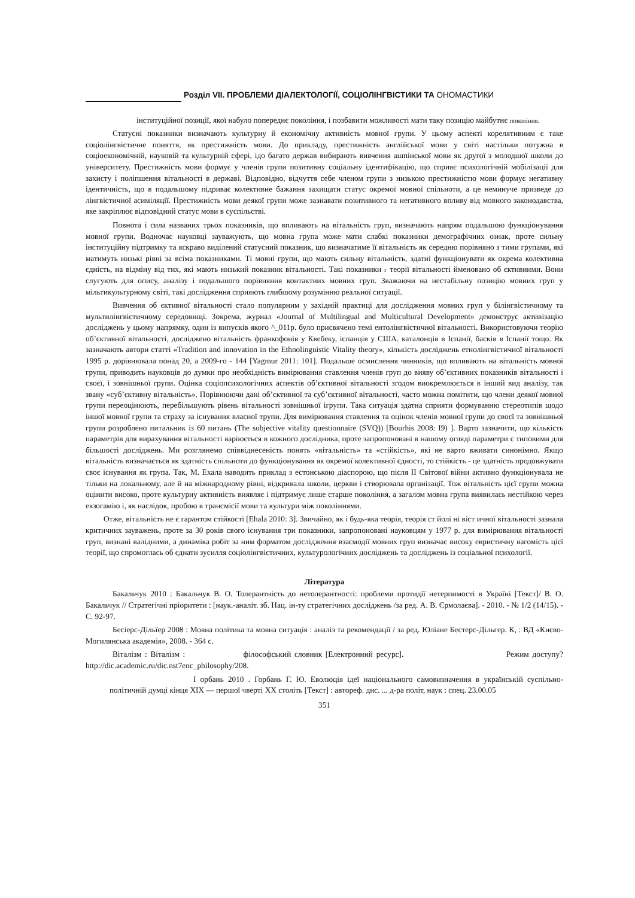Розділ VII. ПРОБЛЕМИ ДІАЛЕКТОЛОГІЇ, СОЦІОЛІНГВІСТИКИ ТА ОНОМАСТИКИ
інституційної позиції, якої набуло попереднє покоління, і позбавити можливості мати таку позицію майбутнє покоління.
Статусні показники визначають культурну й економічну активність мовної групи. У цьому аспекті корелятивним є таке соціолінгвістичне поняття, як престижність мови. До прикладу, престижність англійської мови у світі настільки потужна в соціоекономічній, науковій та культурній сфері, ідо багато держав вибирають вивчення ашпінської мови як другої з молодшої школи до університету. Престижність мови формує у членів групи позитивну соціальну ідентифікацію, що сприяє психологічній мобілізації для захисту і поліпшення вітальності в державі. Відповідно, відчуття себе членом групи з низькою престижністю мови формує негативну ідентичність, що в подальшому підриває колективне бажання захищати статус окремої мовної спільноти, а це неминуче призведе до лінгвістичної асиміляції. Престижність мови деякої групи може зазнавати позитивного та негативного впливу від мовного законодавства, яке закріплює відповідний статус мови в суспільстві.
Повнота і сила названих трьох показників, що впливають на вітальність груп, визначають напрям подальшою функціонування мовної групи. Водночас науковці зауважують, що мовна група може мати слабкі показники демографічних ознак, проте сильну інституційну підтримку та яскраво виділений статусний показник, що визначатиме її вітальність як середню порівняно з тими групами, які матимуть низькі рівні за всіма показниками. Ті мовні групи, що мають сильну вітальність, здатні функціонувати як окрема колективна єдність, на відміну від тих, які мають низький показник вітальності. Такі показники г теорії вітальності йменовано об єктивними. Вони слугують для опису, аналізу і подальшого порівняння контактних мовних груп. Зважаючи на нестабільну позицію мовних груп у мільтикультурному світі, такі дослідження сприяють глибшому розумінню реальної ситуації.
Вивчення об єктивної вітальності стало популярним у західній практиці для дослідження мовних груп у білінгвістичному та мультилінгвістичному середовищі. Зокрема, журнал «Journal of Multilingual and Multicultural Development» демонструє активізацію досліджень у цьому напрямку, один із випусків якого ^_011р. було присвячено темі ентолінгвістичної вітальності. Використовуючи теорію об’єктивної вітальності, досліджено вітальність франкофонів у Квебеку, іспанців у США. каталонців в Іспанії, басків в Іспанії тощо. Як зазначають автори статті «Tradition and innovation in the Ethnolinguistic Vitality theory», кількість досліджень етнолінгвістичної вітальності 1995 р. дорівнювала понад 20, а 2009-го - 144 [Yagmur 2011: 101]. Подальше осмислення чинників, що впливають на вітальність мовної групи, приводить науковців до думки про необхідність вимірювання ставлення членів груп до вияву об’єктивних показників вітальності і своєї, і зовнішньої групи. Оцінка соціопсихологічних аспектів об’єктивної вітальності згодом виокремлюється в інший вид аналізу, так звану «суб’єктивну вітальність». Порівнюючи дані об’єктивної та суб’єктивної вітальності, часто можна помітити, що члени деякої мовної групи переоцінюють, перебільшують рівень вітальності зовнішньої ігрупи. Така ситуація здатна сприяти формуванню стереотипів щодо іншої мовної групи та страху за існування власної трупи. Для вимірювання ставлення та оцінок членів мовної групи до своєї та зовнішньої групи розроблено питальник із 60 питань (The subjective vitality questionnaire (SVQ)) [Bourhis 2008: I9) ]. Варто зазначити, що кількість параметрів для вирахування вітальності варіюється в кожного дослідника, проте запропоновані в нашому огляді параметри є типовими для більшості досліджень. Ми розглянемо співвіднесеність понять «вітальність» та «стійкість», які не варто вживати синонімно. Якщо вітальність визначається як здатність спільноти до функціонування як окремої колективної єдності, то стійкість - це здатність продовжувати своє існування як група. Так, М. Ехала наводить приклад з естонською діаспорою, що після II Світової війни активно функціонувала не тільки на локальному, але й на міжнародному рівні, відкривала школи, церкви і створювала організації. Тож вітальність цієї групи можна оцінити високо, проте культурну активність виявляє і підтримує лише старше покоління, а загалом мовна група виявилась нестійкою через екзогамію і, як наслідок, пробою в трансмісії мови та культури між поколіннями.
Отже, вітальність не є гарантом стійкості [Ehala 2010: 3]. Звичайно, як і будь-яка теорія, теорія ст йолі ні віст ичної вітальності зазнала критичних зауважень, проте за 30 років свого існування три показники, запропоновані науковцям у 1977 р. для вимірювання вітальності груп, визнані валідними, а динаміка робіт за ним форматом дослідження взаємодії мовних груп визначає високу евристичну вагомість цієї теорії, що спромоглась об єднати зусилля соціолінгвістичних, культурологічних досліджень та досліджень із соціальної психології.
Література
Бакальчук 2010 : Бакальчук В. О. Толерантність до нетолерантності: проблеми протидії нетерпимості в Україні [Текст]/ В. О. Бакальчук // Стратегічні пріоритети : [наук.-аналіт. зб. Нац. ін-ту стратегічних досліджень /за ред. А. В. Єрмолаєва]. - 2010. - № 1/2 (14/15). - С. 92-97.
Бесіерс-Дільїер 2008 : Мовна політика та мовна ситуація : аналіз та рекомендації / за ред. Юліане Бестерс-Дільгер. К, : ВД «Києво-Могилянська академія», 2008. - 364 с.
Віталізм : Віталізм : філософський словник [Електронний ресурс]. Режим доступу? http://dic.academic.ru/dic.nst7enc_philosophy/208.
I орбань 2010 . Горбань Г. Ю. Еволюція ідеї національного самовизначення в українській суспільно-політичній думці кінця XIX — першої чверті XX століть [Текст] : автореф. дис. ... д-ра політ, наук : спец. 23.00.05
351